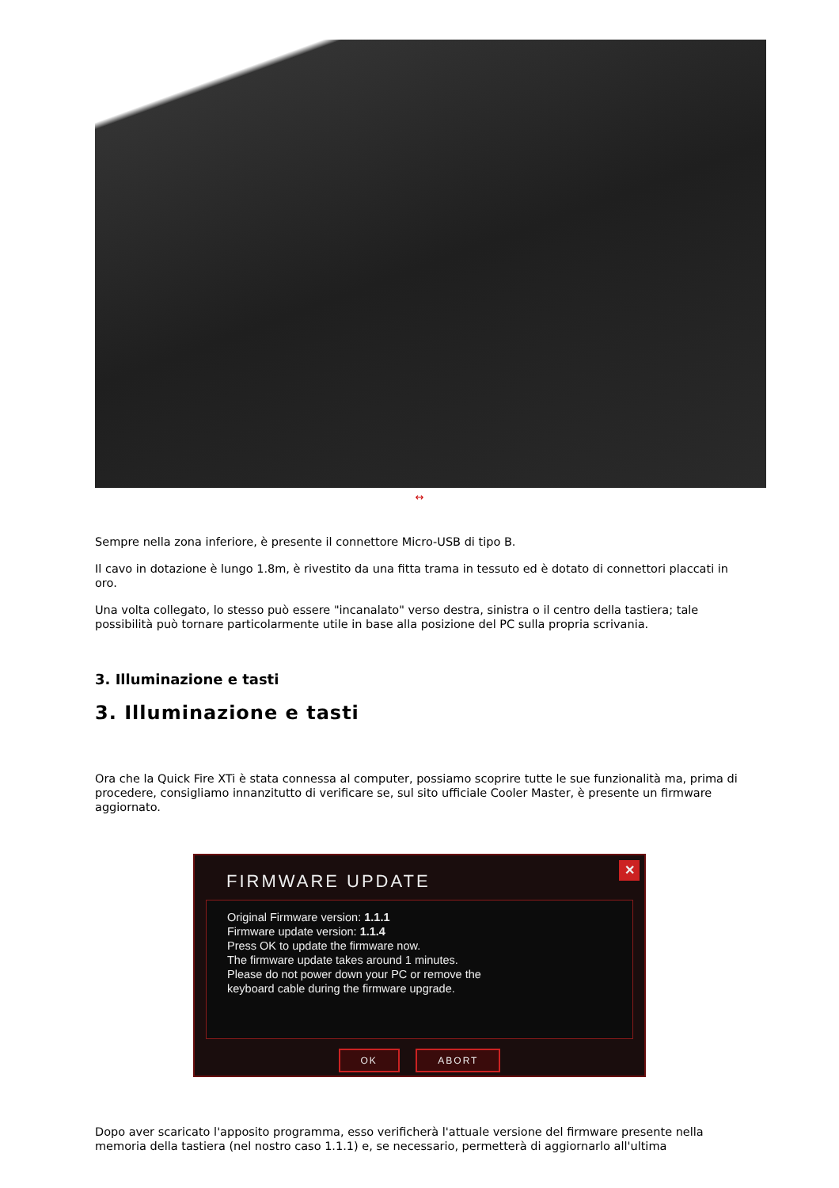↔
Sempre nella zona inferiore, è presente il connettore Micro-USB di tipo B.
Il cavo in dotazione è lungo 1.8m, è rivestito da una fitta trama in tessuto ed è dotato di connettori placcati in oro.
Una volta collegato, lo stesso può essere "incanalato" verso destra, sinistra o il centro della tastiera; tale possibilità può tornare particolarmente utile in base alla posizione del PC sulla propria scrivania.
3. Illuminazione e tasti
3. Illuminazione e tasti
Ora che la Quick Fire XTi è stata connessa al computer, possiamo scoprire tutte le sue funzionalità ma, prima di procedere, consigliamo innanzitutto di verificare se, sul sito ufficiale Cooler Master, è presente un firmware aggiornato.
✕
FIRMWARE UPDATE
Original Firmware version: 1.1.1
Firmware update version: 1.1.4
Press OK to update the firmware now.
The firmware update takes around 1 minutes.
Please do not power down your PC or remove the
keyboard cable during the firmware upgrade.
OK ABORT
Dopo aver scaricato l'apposito programma, esso verificherà l'attuale versione del firmware presente nella memoria della tastiera (nel nostro caso 1.1.1) e, se necessario, permetterà di aggiornarlo all'ultima